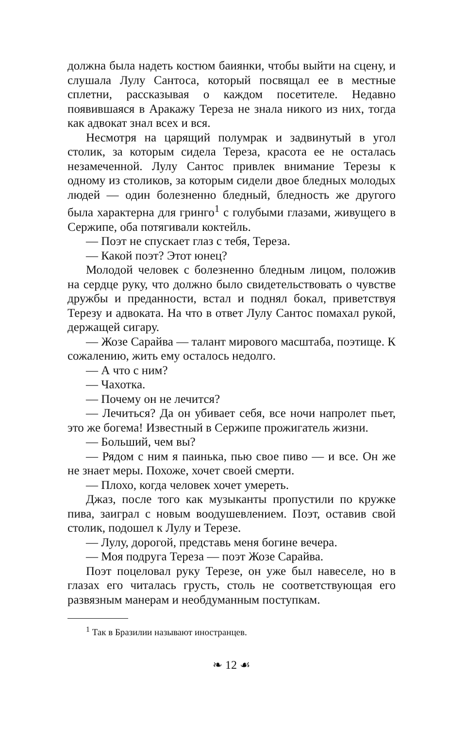должна была надеть костюм баиянки, чтобы выйти на сцену, и слушала Лулу Сантоса, который посвящал ее в местные сплетни, рассказывая о каждом посетителе. Недавно появившаяся в Аракажу Тереза не знала никого из них, тогда как адвокат знал всех и вся.
Несмотря на царящий полумрак и задвинутый в угол столик, за которым сидела Тереза, красота ее не осталась незамеченной. Лулу Сантос привлек внимание Терезы к одному из столиков, за которым сидели двое бледных молодых людей — один болезненно бледный, бледность же другого была характерна для гринго<sup>1</sup> с голубыми глазами, живущего в Сержипе, оба потягивали коктейль.
— Поэт не спускает глаз с тебя, Тереза.
— Какой поэт? Этот юнец?
Молодой человек с болезненно бледным лицом, положив на сердце руку, что должно было свидетельствовать о чувстве дружбы и преданности, встал и поднял бокал, приветствуя Терезу и адвоката. На что в ответ Лулу Сантос помахал рукой, держащей сигару.
— Жозе Сарайва — талант мирового масштаба, поэтище. К сожалению, жить ему осталось недолго.
— А что с ним?
— Чахотка.
— Почему он не лечится?
— Лечиться? Да он убивает себя, все ночи напролет пьет, это же богема! Известный в Сержипе прожигатель жизни.
— Больший, чем вы?
— Рядом с ним я паинька, пью свое пиво — и все. Он же не знает меры. Похоже, хочет своей смерти.
— Плохо, когда человек хочет умереть.
Джаз, после того как музыканты пропустили по кружке пива, заиграл с новым воодушевлением. Поэт, оставив свой столик, подошел к Лулу и Терезе.
— Лулу, дорогой, представь меня богине вечера.
— Моя подруга Тереза — поэт Жозе Сарайва.
Поэт поцеловал руку Терезе, он уже был навеселе, но в глазах его читалась грусть, столь не соответствующая его развязным манерам и необдуманным поступкам.
<sup>1</sup> Так в Бразилии называют иностранцев.
❧ 12 ☙